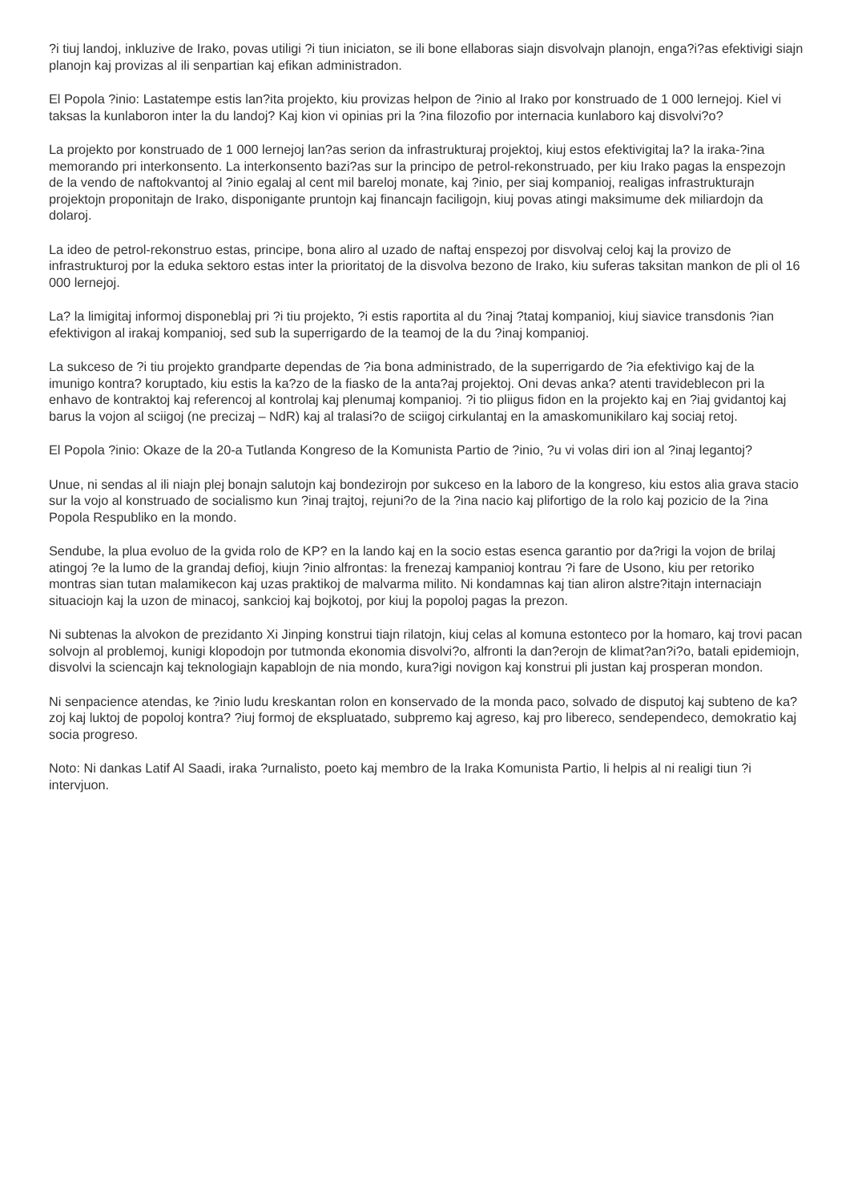?i tiuj landoj, inkluzive de Irako, povas utiligi ?i tiun iniciaton, se ili bone ellaboras siajn disvolvajn planojn, enga?i?as efektivigi siajn planojn kaj provizas al ili senpartian kaj efikan administradon.
El Popola ?inio: Lastatempe estis lan?ita projekto, kiu provizas helpon de ?inio al Irako por konstruado de 1 000 lernejoj. Kiel vi taksas la kunlaboron inter la du landoj? Kaj kion vi opinias pri la ?ina filozofio por internacia kunlaboro kaj disvolvi?o?
La projekto por konstruado de 1 000 lernejoj lan?as serion da infrastrukturaj projektoj, kiuj estos efektivigitaj la? la iraka-?ina memorando pri interkonsento. La interkonsento bazi?as sur la principo de petrol-rekonstruado, per kiu Irako pagas la enspezojn de la vendo de naftokvantoj al ?inio egalaj al cent mil bareloj monate, kaj ?inio, per siaj kompanioj, realigas infrastrukturajn projektojn proponitajn de Irako, disponigante pruntojn kaj financajn faciligojn, kiuj povas atingi maksimume dek miliardojn da dolaroj.
La ideo de petrol-rekonstruo estas, principe, bona aliro al uzado de naftaj enspezoj por disvolvaj celoj kaj la provizo de infrastrukturoj por la eduka sektoro estas inter la prioritatoj de la disvolva bezono de Irako, kiu suferas taksitan mankon de pli ol 16 000 lernejoj.
La? la limigitaj informoj disponeblaj pri ?i tiu projekto, ?i estis raportita al du ?inaj ?tataj kompanioj, kiuj siavice transdonis ?ian efektivigon al irakaj kompanioj, sed sub la superrigardo de la teamoj de la du ?inaj kompanioj.
La sukceso de ?i tiu projekto grandparte dependas de ?ia bona administrado, de la superrigardo de ?ia efektivigo kaj de la imunigo kontra? koruptado, kiu estis la ka?zo de la fiasko de la anta?aj projektoj. Oni devas anka? atenti travideblecon pri la enhavo de kontraktoj kaj referencoj al kontrolaj kaj plenumaj kompanioj. ?i tio pliigus fidon en la projekto kaj en ?iaj gvidantoj kaj barus la vojon al sciigoj (ne precizaj – NdR) kaj al tralasi?o de sciigoj cirkulantaj en la amaskomunikilaro kaj sociaj retoj.
El Popola ?inio: Okaze de la 20-a Tutlanda Kongreso de la Komunista Partio de ?inio, ?u vi volas diri ion al ?inaj legantoj?
Unue, ni sendas al ili niajn plej bonajn salutojn kaj bondezirojn por sukceso en la laboro de la kongreso, kiu estos alia grava stacio sur la vojo al konstruado de socialismo kun ?inaj trajtoj, rejuni?o de la ?ina nacio kaj plifortigo de la rolo kaj pozicio de la ?ina Popola Respubliko en la mondo.
Sendube, la plua evoluo de la gvida rolo de KP? en la lando kaj en la socio estas esenca garantio por da?rigi la vojon de brilaj atingoj ?e la lumo de la grandaj defioj, kiujn ?inio alfrontas: la frenezaj kampanioj kontrau ?i fare de Usono, kiu per retoriko montras sian tutan malamikecon kaj uzas praktikoj de malvarma milito. Ni kondamnas kaj tian aliron alstre?itajn internaciajn situaciojn kaj la uzon de minacoj, sankcioj kaj bojkotoj, por kiuj la popoloj pagas la prezon.
Ni subtenas la alvokon de prezidanto Xi Jinping konstrui tiajn rilatojn, kiuj celas al komuna estonteco por la homaro, kaj trovi pacan solvojn al problemoj, kunigi klopodojn por tutmonda ekonomia disvolvi?o, alfronti la dan?erojn de klimat?an?i?o, batali epidemiojn, disvolvi la sciencajn kaj teknologiajn kapablojn de nia mondo, kura?igi novigon kaj konstrui pli justan kaj prosperan mondon.
Ni senpacience atendas, ke ?inio ludu kreskantan rolon en konservado de la monda paco, solvado de disputoj kaj subteno de ka?zoj kaj luktoj de popoloj kontra? ?iuj formoj de ekspluatado, subpremo kaj agreso, kaj pro libereco, sendependeco, demokratio kaj socia progreso.
Noto: Ni dankas Latif Al Saadi, iraka ?urnalisto, poeto kaj membro de la Iraka Komunista Partio, li helpis al ni realigi tiun ?i intervjuon.